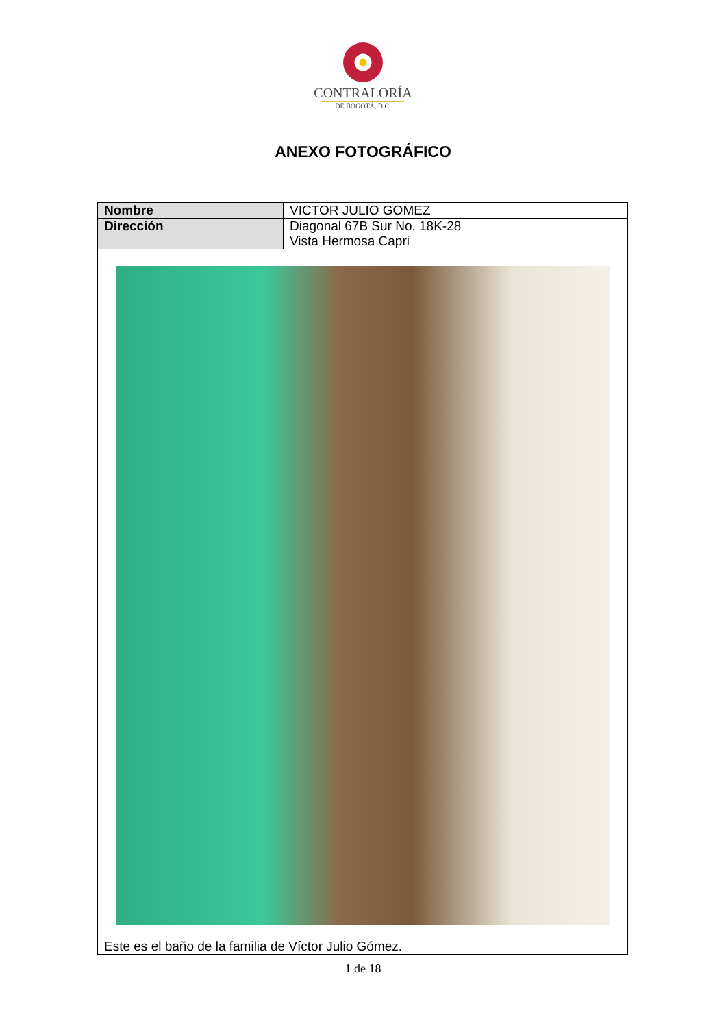CONTRALORÍA
DE BOGOTÁ, D.C.
ANEXO FOTOGRÁFICO
| Nombre | VICTOR JULIO GOMEZ |
| Dirección | Diagonal 67B Sur No. 18K-28 Vista Hermosa Capri |
| Este es el baño de la familia de Víctor Julio Gómez. | |
1 de 18